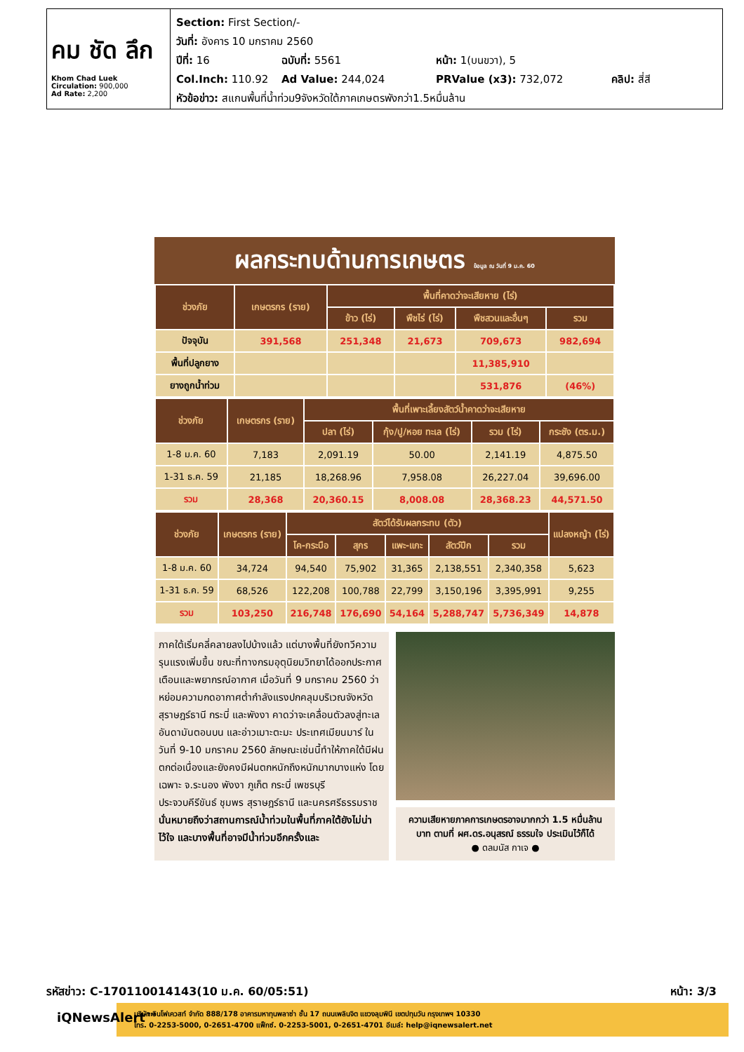คม ชัด ลึก
Khom Chad Luek
Circulation: 900,000
Ad Rate: 2,200
Section: First Section/-
วันที่: อังคาร 10 มกราคม 2560
ปีที่: 16 ฉบับที่: 5561 หน้า: 1(บนขวา), 5
Col.Inch: 110.92 Ad Value: 244,024 PRValue (x3): 732,072 คลิป: สี่สี
หัวข้อข่าว: สแกนพื้นที่น้ำท่วม9จังหวัดใต้ภาคเกษตรพังกว่า1.5หมื่นล้าน
ผลกระทบด้านการเกษตร ข้อมูล ณ วันที่ 9 ม.ค. 60
| ช่วงภัย | เกษตรกร (ราย) | พื้นที่คาดว่าจะเสียหาย (ไร่) | | | |
| --- | --- | --- | --- | --- | --- |
| | | ข้าว (ไร่) | พืชไร่ (ไร่) | พืชสวนและอื่นๆ | รวม |
| ปัจจุบัน | 391,568 | 251,348 | 21,673 | 709,673 | 982,694 |
| พื้นที่ปลูกยาง | | | | 11,385,910 | |
| ยางถูกน้ำท่วม | | | | 531,876 | (46%) |
| ช่วงภัย | เกษตรกร (ราย) | พื้นที่เพาะเลี้ยงสัตว์น้ำคาดว่าจะเสียหาย | | | |
| --- | --- | --- | --- | --- | --- |
| | | ปลา (ไร่) | กุ้ง/ปู/หอย ทะเล (ไร่) | รวม (ไร่) | กระชัง (ตร.ม.) |
| 1-8 ม.ค. 60 | 7,183 | 2,091.19 | 50.00 | 2,141.19 | 4,875.50 |
| 1-31 ธ.ค. 59 | 21,185 | 18,268.96 | 7,958.08 | 26,227.04 | 39,696.00 |
| รวม | 28,368 | 20,360.15 | 8,008.08 | 28,368.23 | 44,571.50 |
| ช่วงภัย | เกษตรกร (ราย) | สัตว์ได้รับผลกระทบ (ตัว) | | | | | แปลงหญ้า (ไร่) |
| --- | --- | --- | --- | --- | --- | --- | --- |
| | | โค-กระบือ | สุกร | แพะ-แกะ | สัตว์ปีก | รวม | |
| 1-8 ม.ค. 60 | 34,724 | 94,540 | 75,902 | 31,365 | 2,138,551 | 2,340,358 | 5,623 |
| 1-31 ธ.ค. 59 | 68,526 | 122,208 | 100,788 | 22,799 | 3,150,196 | 3,395,991 | 9,255 |
| รวม | 103,250 | 216,748 | 176,690 | 54,164 | 5,288,747 | 5,736,349 | 14,878 |
ภาคใต้เริ่มคลี่คลายลงไปบ้างแล้ว แต่บางพื้นที่ยังทวีความรุนแรงเพิ่มขึ้น ขณะที่ทางกรมอุตุนิยมวิทยาได้ออกประกาศเตือนและพยากรณ์อากาศ เมื่อวันที่ 9 มกราคม 2560 ว่า หย่อมความกดอากาศต่ำกำลังแรงปกคลุมบริเวณจังหวัดสุราษฎร์ธานี กระบี่ และพังงา คาดว่าจะเคลื่อนตัวลงสู่ทะเลอันดามันตอนบน และอ่าวเมาะตะมะ ประเทศเมียนมาร์ ในวันที่ 9-10 มกราคม 2560 ลักษณะเช่นนี้ทำให้ภาคใต้มีฝนตกต่อเนื่องและยังคงมีฝนตกหนักถึงหนักมากบางแห่ง โดยเฉพาะ จ.ระนอง พังงา ภูเก็ต กระบี่ เพชรบุรี ประจวบคีรีขันธ์ ชุมพร สุราษฎร์ธานี และนครศรีธรรมราช
นั่นหมายถึงว่าสถานการณ์น้ำท่วมในพื้นที่ภาคใต้ยังไม่น่าไว้ใจ และบางพื้นที่อาจมีน้ำท่วมอีกครั้งและ
ความเสียหายภาคการเกษตรอาจมากกว่า 1.5 หมื่นล้านบาท ตามที่ ผศ.ดร.อนุสรณ์ ธรรมใจ ประเมินไว้ก็ได้
● ดลมนัส กาเจ ●
รหัสข่าว: C-170110014143(10 ม.ค. 60/05:51) หน้า: 3/3
iQNewsAlert™
บริษัท อินโฟเควสท์ จำกัด 888/178 อาคารมหาทุนพลาซ่า ชั้น 17 ถนนเพลินจิต แขวงลุมพินี เขตปทุมวัน กรุงเทพฯ 10330
โทร. 0-2253-5000, 0-2651-4700 แฟ็กซ์. 0-2253-5001, 0-2651-4701 อีเมล์: help@iqnewsalert.net